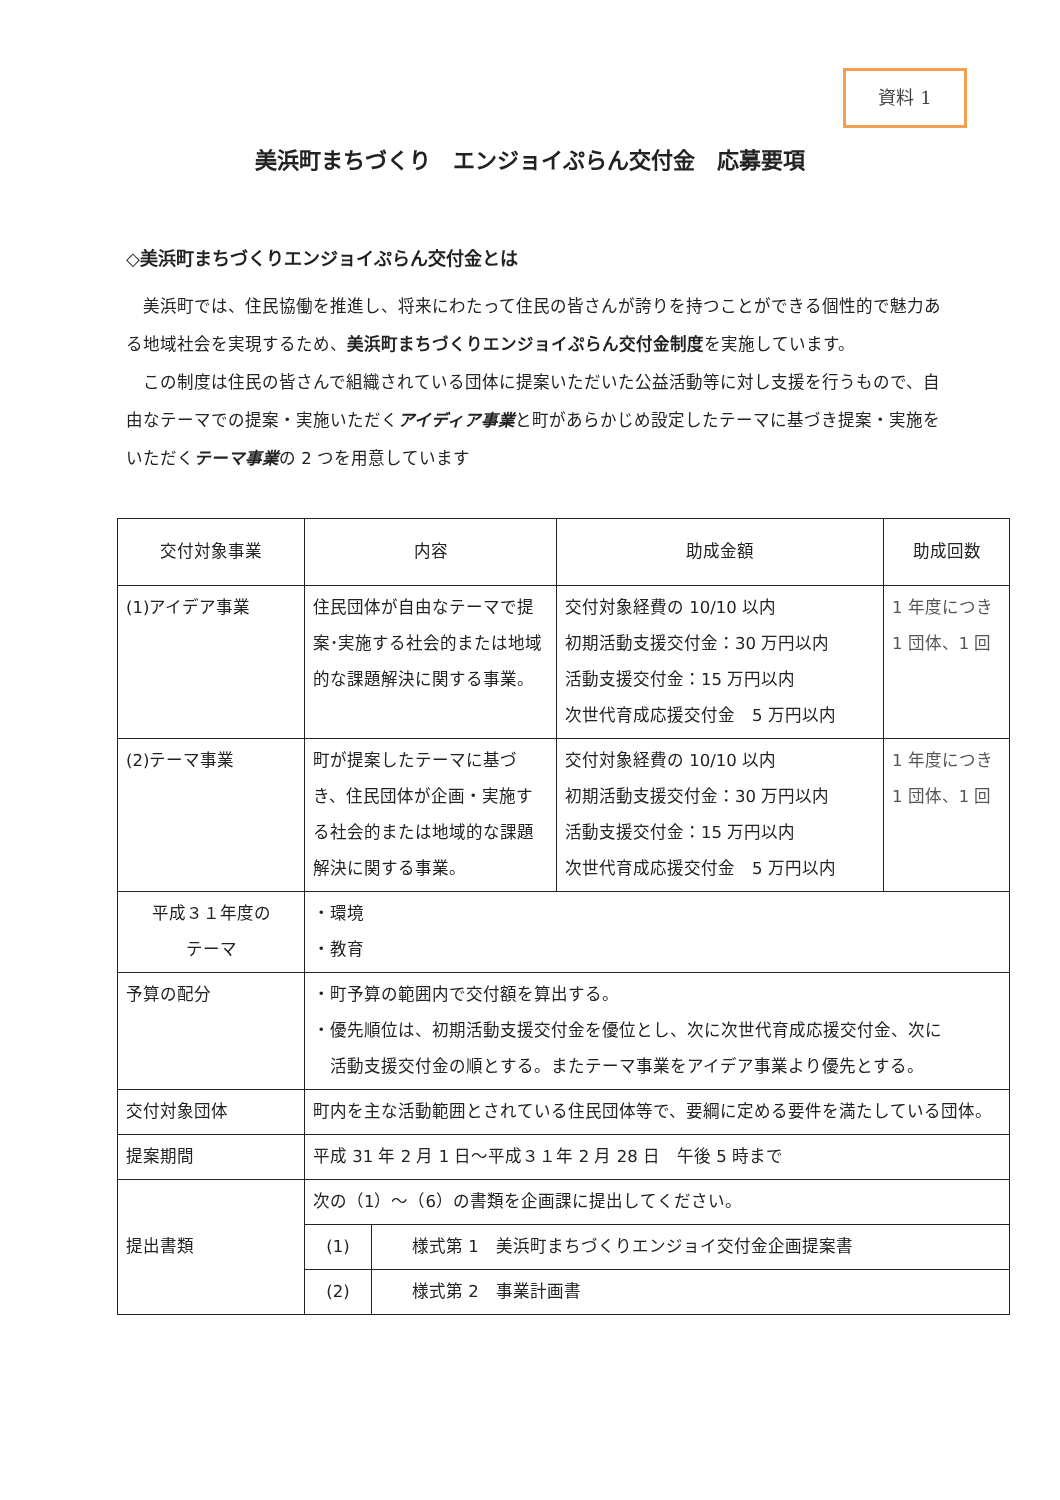資料 1
美浜町まちづくり　エンジョイぷらん交付金　応募要項
◇美浜町まちづくりエンジョイぷらん交付金とは
　美浜町では、住民協働を推進し、将来にわたって住民の皆さんが誇りを持つことができる個性的で魅力ある地域社会を実現するため、美浜町まちづくりエンジョイぷらん交付金制度を実施しています。
　この制度は住民の皆さんで組織されている団体に提案いただいた公益活動等に対し支援を行うもので、自由なテーマでの提案・実施いただくアイディア事業と町があらかじめ設定したテーマに基づき提案・実施をいただくテーマ事業の 2 つを用意しています
| 交付対象事業 | 内容 | 助成金額 | 助成回数 |
| --- | --- | --- | --- |
| (1)アイデア事業 | 住民団体が自由なテーマで提案･実施する社会的または地域的な課題解決に関する事業。 | 交付対象経費の 10/10 以内 初期活動支援交付金：30 万円以内 活動支援交付金：15 万円以内 次世代育成応援交付金 5 万円以内 | 1 年度につき 1 団体、1 回 |
| (2)テーマ事業 | 町が提案したテーマに基づき、住民団体が企画・実施する社会的または地域的な課題解決に関する事業。 | 交付対象経費の 10/10 以内 初期活動支援交付金：30 万円以内 活動支援交付金：15 万円以内 次世代育成応援交付金 5 万円以内 | 1 年度につき 1 団体、1 回 |
| 平成３１年度の テーマ | ・環境 ・教育 | | |
| 予算の配分 | ・町予算の範囲内で交付額を算出する。 ・優先順位は、初期活動支援交付金を優位とし、次に次世代育成応援交付金、次に 活動支援交付金の順とする。またテーマ事業をアイデア事業より優先とする。 | | |
| 交付対象団体 | 町内を主な活動範囲とされている住民団体等で、要綱に定める要件を満たしている団体。 | | |
| 提案期間 | 平成 31 年 2 月 1 日～平成３１年 2 月 28 日 午後 5 時まで | | |
| 提出書類 | 次の（1）～（6）の書類を企画課に提出してください。 / (1) / 様式第 1 美浜町まちづくりエンジョイ交付金企画提案書 / / (2) / 様式第 2 事業計画書 / | | |